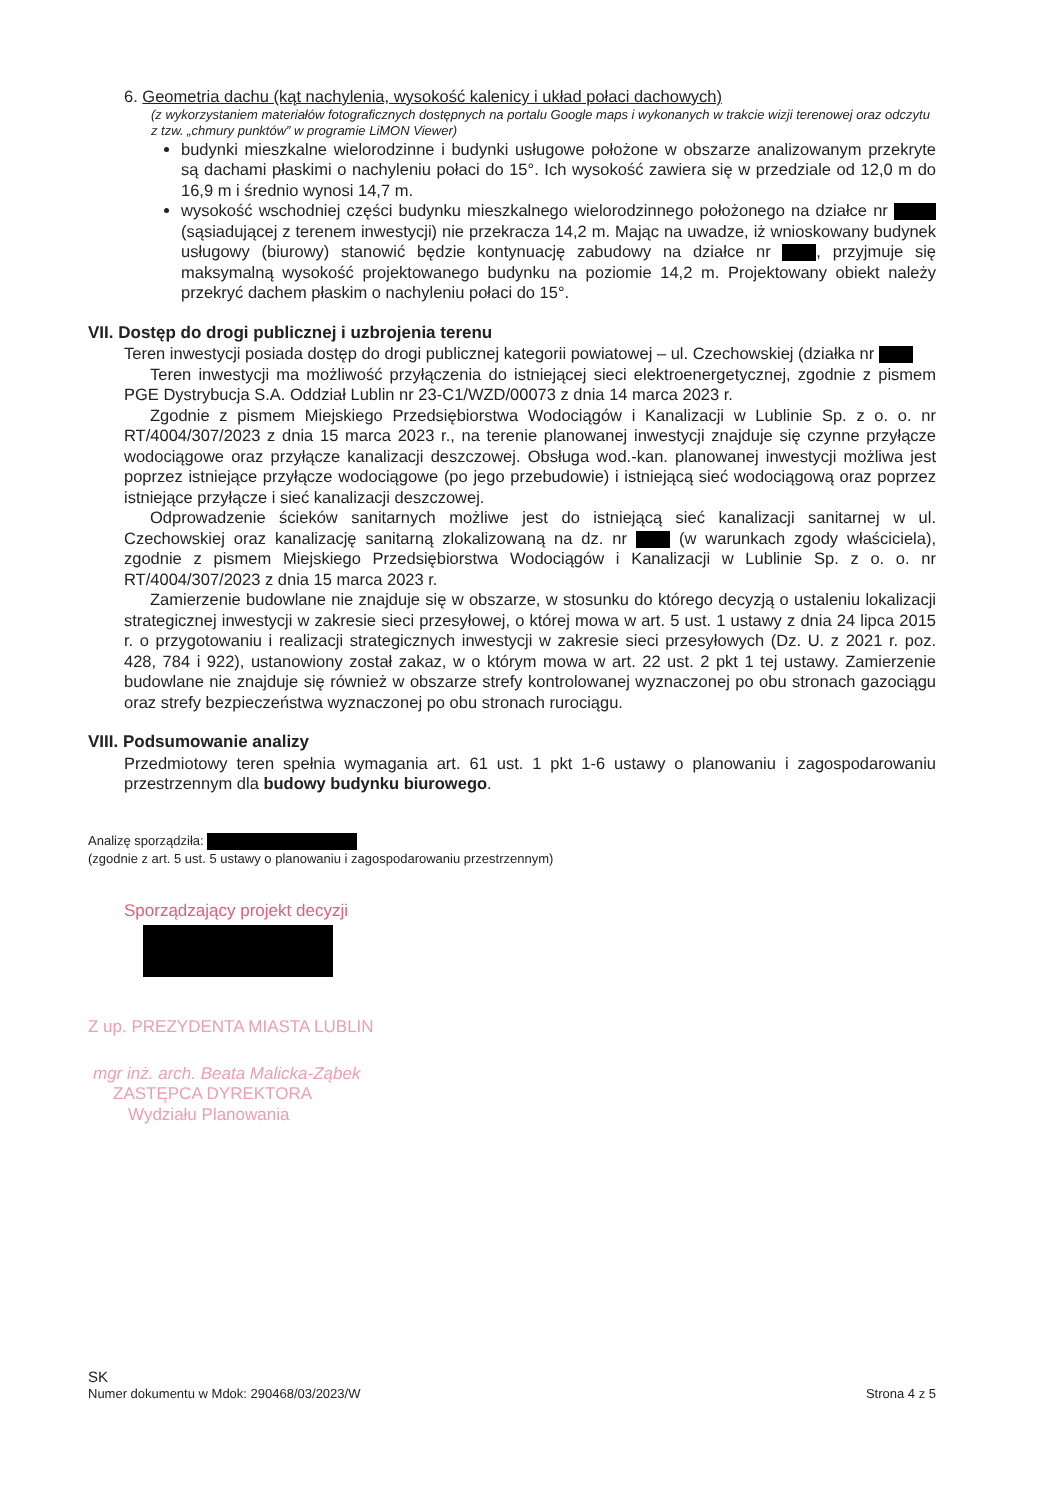6. Geometria dachu (kąt nachylenia, wysokość kalenicy i układ połaci dachowych)
(z wykorzystaniem materiałów fotograficznych dostępnych na portalu Google maps i wykonanych w trakcie wizji terenowej oraz odczytu z tzw. „chmury punktów” w programie LiMON Viewer)
budynki mieszkalne wielorodzinne i budynki usługowe położone w obszarze analizowanym przekryte są dachami płaskimi o nachyleniu połaci do 15°. Ich wysokość zawiera się w przedziale od 12,0 m do 16,9 m i średnio wynosi 14,7 m.
wysokość wschodniej części budynku mieszkalnego wielorodzinnego położonego na działce nr (sąsiadującej z terenem inwestycji) nie przekracza 14,2 m. Mając na uwadze, iż wnioskowany budynek usługowy (biurowy) stanowić będzie kontynuację zabudowy na działce nr , przyjmuje się maksymalną wysokość projektowanego budynku na poziomie 14,2 m. Projektowany obiekt należy przekryć dachem płaskim o nachyleniu połaci do 15°.
VII. Dostęp do drogi publicznej i uzbrojenia terenu
Teren inwestycji posiada dostęp do drogi publicznej kategorii powiatowej – ul. Czechowskiej (działka nr
Teren inwestycji ma możliwość przyłączenia do istniejącej sieci elektroenergetycznej, zgodnie z pismem PGE Dystrybucja S.A. Oddział Lublin nr 23-C1/WZD/00073 z dnia 14 marca 2023 r.
Zgodnie z pismem Miejskiego Przedsiębiorstwa Wodociągów i Kanalizacji w Lublinie Sp. z o. o. nr RT/4004/307/2023 z dnia 15 marca 2023 r., na terenie planowanej inwestycji znajduje się czynne przyłącze wodociągowe oraz przyłącze kanalizacji deszczowej. Obsługa wod.-kan. planowanej inwestycji możliwa jest poprzez istniejące przyłącze wodociągowe (po jego przebudowie) i istniejącą sieć wodociągową oraz poprzez istniejące przyłącze i sieć kanalizacji deszczowej.
Odprowadzenie ścieków sanitarnych możliwe jest do istniejącą sieć kanalizacji sanitarnej w ul. Czechowskiej oraz kanalizację sanitarną zlokalizowaną na dz. nr (w warunkach zgody właściciela), zgodnie z pismem Miejskiego Przedsiębiorstwa Wodociągów i Kanalizacji w Lublinie Sp. z o. o. nr RT/4004/307/2023 z dnia 15 marca 2023 r.
Zamierzenie budowlane nie znajduje się w obszarze, w stosunku do którego decyzją o ustaleniu lokalizacji strategicznej inwestycji w zakresie sieci przesyłowej, o której mowa w art. 5 ust. 1 ustawy z dnia 24 lipca 2015 r. o przygotowaniu i realizacji strategicznych inwestycji w zakresie sieci przesyłowych (Dz. U. z 2021 r. poz. 428, 784 i 922), ustanowiony został zakaz, w o którym mowa w art. 22 ust. 2 pkt 1 tej ustawy. Zamierzenie budowlane nie znajduje się również w obszarze strefy kontrolowanej wyznaczonej po obu stronach gazociągu oraz strefy bezpieczeństwa wyznaczonej po obu stronach rurociągu.
VIII. Podsumowanie analizy
Przedmiotowy teren spełnia wymagania art. 61 ust. 1 pkt 1-6 ustawy o planowaniu i zagospodarowaniu przestrzennym dla budowy budynku biurowego.
Analizę sporządziła:
(zgodnie z art. 5 ust. 5 ustawy o planowaniu i zagospodarowaniu przestrzennym)
Sporządzający projekt decyzji
Z up. PREZYDENTA MIASTA LUBLIN
mgr inż. arch. Beata Malicka-Ząbek
ZASTĘPCA DYREKTORA
Wydziału Planowania
SK
Numer dokumentu w Mdok: 290468/03/2023/W Strona 4 z 5